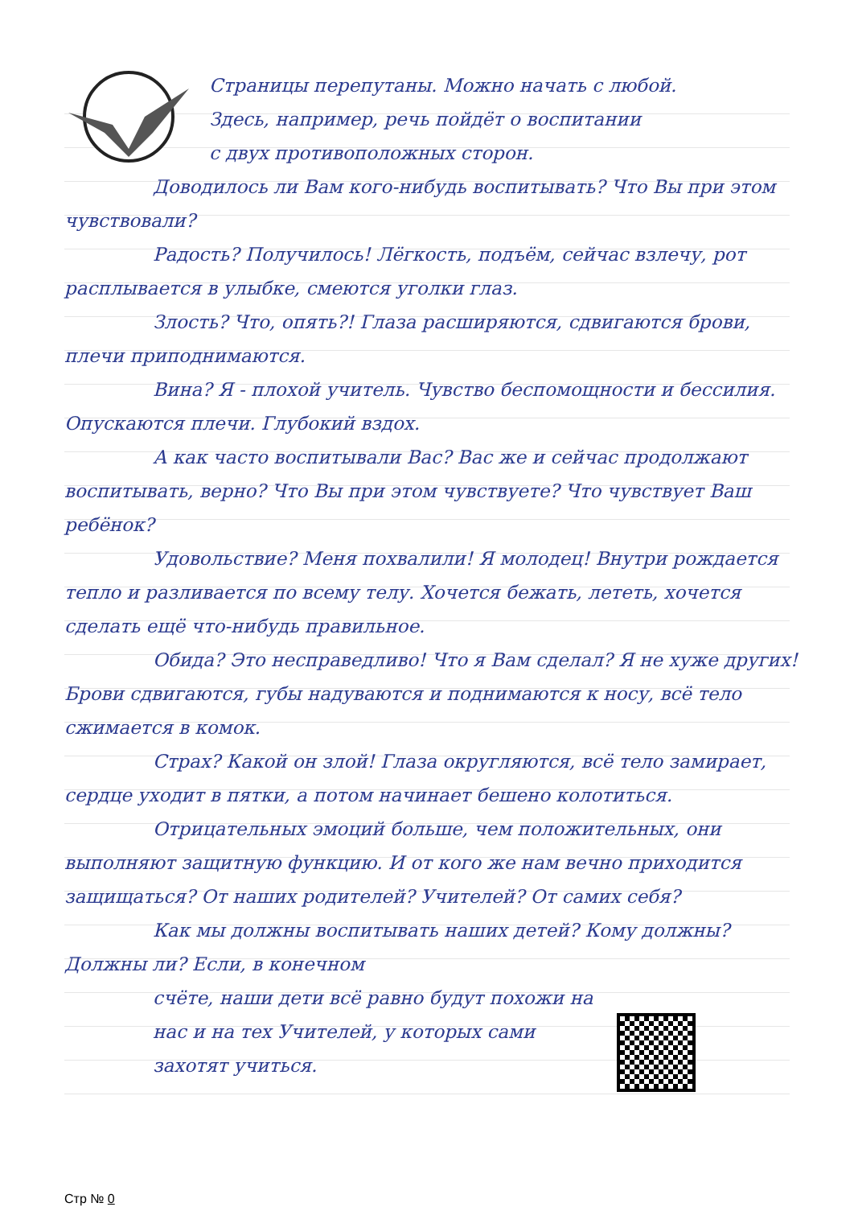Страницы перепутаны. Можно начать с любой.
Здесь, например, речь пойдёт о воспитании
с двух противоположных сторон.
Доводилось ли Вам кого-нибудь воспитывать? Что Вы при этом чувствовали?
Радость? Получилось! Лёгкость, подъём, сейчас взлечу, рот расплывается в улыбке, смеются уголки глаз.
Злость? Что, опять?! Глаза расширяются, сдвигаются брови, плечи приподнимаются.
Вина? Я - плохой учитель. Чувство беспомощности и бессилия. Опускаются плечи. Глубокий вздох.
А как часто воспитывали Вас? Вас же и сейчас продолжают воспитывать, верно? Что Вы при этом чувствуете? Что чувствует Ваш ребёнок?
Удовольствие? Меня похвалили! Я молодец! Внутри рождается тепло и разливается по всему телу. Хочется бежать, лететь, хочется сделать ещё что-нибудь правильное.
Обида? Это несправедливо! Что я Вам сделал? Я не хуже других! Брови сдвигаются, губы надуваются и поднимаются к носу, всё тело сжимается в комок.
Страх? Какой он злой! Глаза округляются, всё тело замирает, сердце уходит в пятки, а потом начинает бешено колотиться.
Отрицательных эмоций больше, чем положительных, они выполняют защитную функцию. И от кого же нам вечно приходится защищаться? От наших родителей? Учителей? От самих себя?
Как мы должны воспитывать наших детей? Кому должны? Должны ли? Если, в конечном
Стр № 0
счёте, наши дети всё равно будут похожи на
нас и на тех Учителей, у которых сами
захотят учиться.